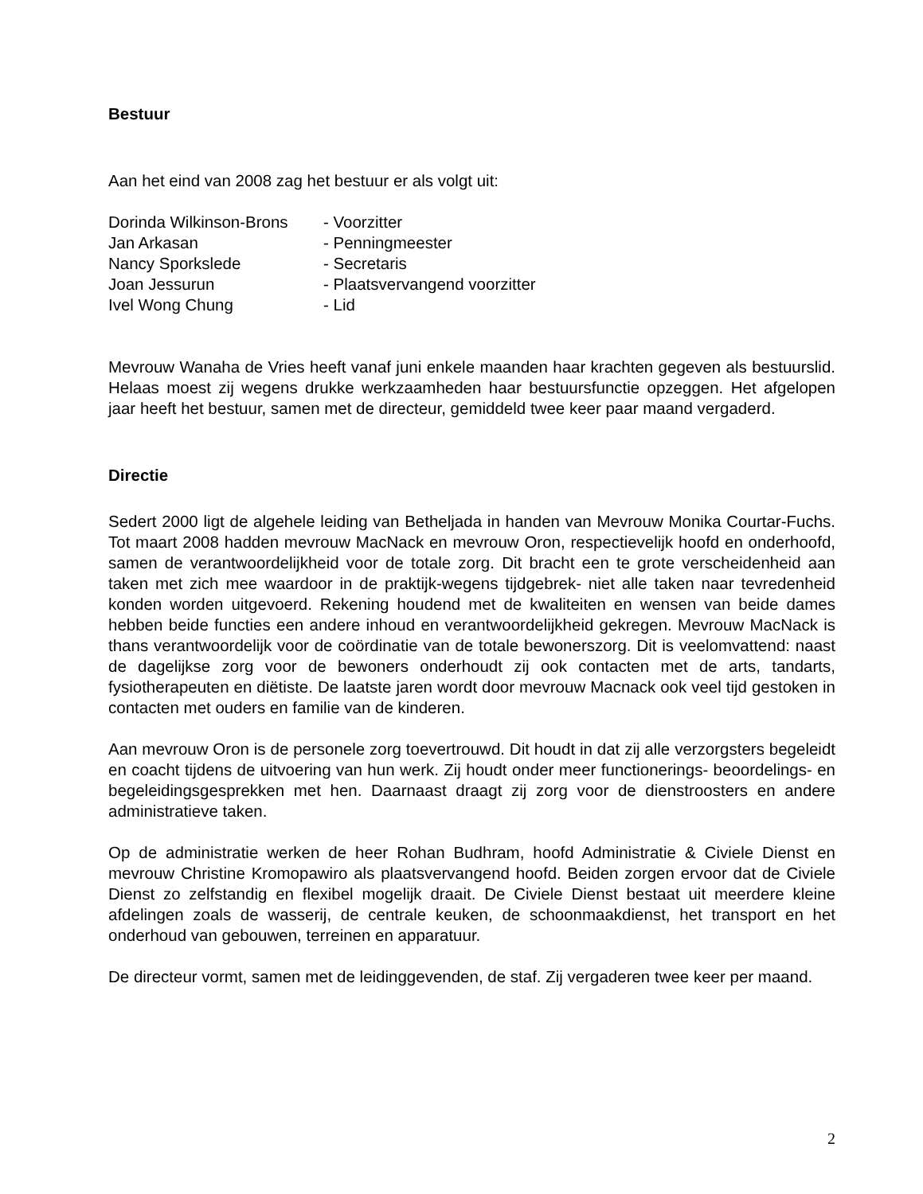Bestuur
Aan het eind van 2008 zag het bestuur er als volgt uit:
| Dorinda Wilkinson-Brons | - Voorzitter |
| Jan Arkasan | - Penningmeester |
| Nancy Sporkslede | - Secretaris |
| Joan Jessurun | - Plaatsvervangend voorzitter |
| Ivel Wong Chung | - Lid |
Mevrouw Wanaha de Vries heeft vanaf juni enkele maanden haar krachten gegeven als bestuurslid. Helaas moest zij wegens drukke werkzaamheden haar bestuursfunctie opzeggen. Het afgelopen jaar heeft het bestuur, samen met de directeur, gemiddeld twee keer paar maand vergaderd.
Directie
Sedert 2000 ligt de algehele leiding van Betheljada in handen van Mevrouw Monika Courtar-Fuchs. Tot maart 2008 hadden mevrouw MacNack en mevrouw Oron, respectievelijk hoofd en onderhoofd, samen de verantwoordelijkheid voor de totale zorg. Dit bracht een te grote verscheidenheid aan taken met zich mee waardoor in de praktijk-wegens tijdgebrek- niet alle taken naar tevredenheid konden worden uitgevoerd. Rekening houdend met de kwaliteiten en wensen van beide dames hebben beide functies een andere inhoud en verantwoordelijkheid gekregen. Mevrouw MacNack is thans verantwoordelijk voor de coördinatie van de totale bewonerszorg. Dit is veelomvattend: naast de dagelijkse zorg voor de bewoners onderhoudt zij ook contacten met de arts, tandarts, fysiotherapeuten en diëtiste. De laatste jaren wordt door mevrouw Macnack ook veel tijd gestoken in contacten met ouders en familie van de kinderen.
Aan mevrouw Oron is de personele zorg toevertrouwd. Dit houdt in dat zij alle verzorgsters begeleidt en coacht tijdens de uitvoering van hun werk. Zij houdt onder meer functionerings- beoordelings- en begeleidingsgesprekken met hen. Daarnaast draagt zij zorg voor de dienstroosters en andere administratieve taken.
Op de administratie werken de heer Rohan Budhram, hoofd Administratie & Civiele Dienst en mevrouw Christine Kromopawiro als plaatsvervangend hoofd. Beiden zorgen ervoor dat de Civiele Dienst zo zelfstandig en flexibel mogelijk draait. De Civiele Dienst bestaat uit meerdere kleine afdelingen zoals de wasserij, de centrale keuken, de schoonmaakdienst, het transport en het onderhoud van gebouwen, terreinen en apparatuur.
De directeur vormt, samen met de leidinggevenden, de staf. Zij vergaderen twee keer per maand.
2